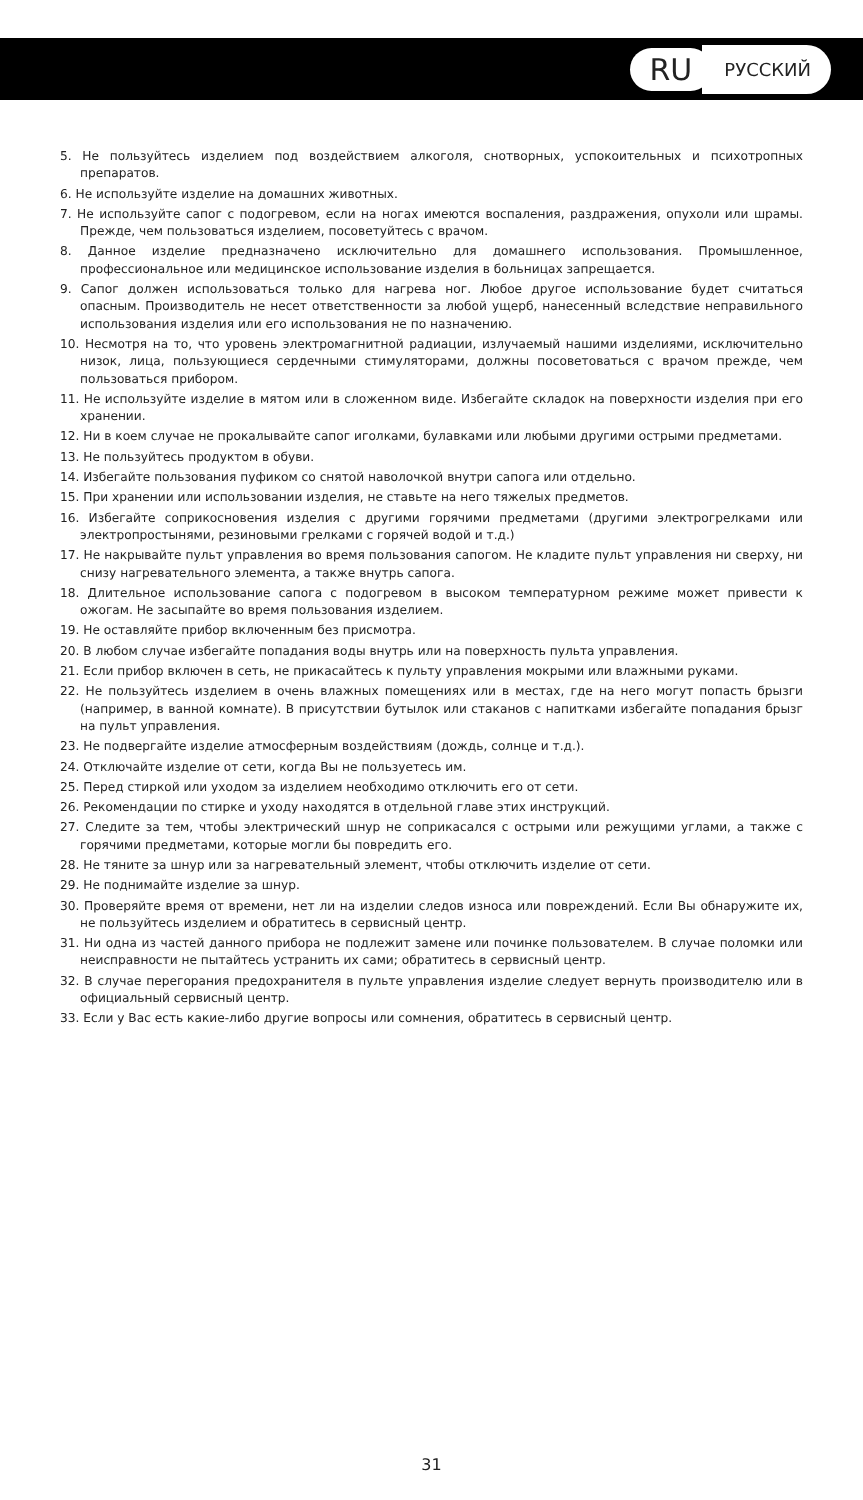RU РУССКИЙ
5. Не пользуйтесь изделием под воздействием алкоголя, снотворных, успокоительных и психотропных препаратов.
6. Не используйте изделие на домашних животных.
7. Не используйте сапог с подогревом, если на ногах имеются воспаления, раздражения, опухоли или шрамы. Прежде, чем пользоваться изделием, посоветуйтесь с врачом.
8. Данное изделие предназначено исключительно для домашнего использования. Промышленное, профессиональное или медицинское использование изделия в больницах запрещается.
9. Сапог должен использоваться только для нагрева ног. Любое другое использование будет считаться опасным. Производитель не несет ответственности за любой ущерб, нанесенный вследствие неправильного использования изделия или его использования не по назначению.
10. Несмотря на то, что уровень электромагнитной радиации, излучаемый нашими изделиями, исключительно низок, лица, пользующиеся сердечными стимуляторами, должны посоветоваться с врачом прежде, чем пользоваться прибором.
11. Не используйте изделие в мятом или в сложенном виде. Избегайте складок на поверхности изделия при его хранении.
12. Ни в коем случае не прокалывайте сапог иголками, булавками или любыми другими острыми предметами.
13. Не пользуйтесь продуктом в обуви.
14. Избегайте пользования пуфиком со снятой наволочкой внутри сапога или отдельно.
15. При хранении или использовании изделия, не ставьте на него тяжелых предметов.
16. Избегайте соприкосновения изделия с другими горячими предметами (другими электрогрелками или электропростынями, резиновыми грелками с горячей водой и т.д.)
17. Не накрывайте пульт управления во время пользования сапогом. Не кладите пульт управления ни сверху, ни снизу нагревательного элемента, а также внутрь сапога.
18. Длительное использование сапога с подогревом в высоком температурном режиме может привести к ожогам. Не засыпайте во время пользования изделием.
19. Не оставляйте прибор включенным без присмотра.
20. В любом случае избегайте попадания воды внутрь или на поверхность пульта управления.
21. Если прибор включен в сеть, не прикасайтесь к пульту управления мокрыми или влажными руками.
22. Не пользуйтесь изделием в очень влажных помещениях или в местах, где на него могут попасть брызги (например, в ванной комнате). В присутствии бутылок или стаканов с напитками избегайте попадания брызг на пульт управления.
23. Не подвергайте изделие атмосферным воздействиям (дождь, солнце и т.д.).
24. Отключайте изделие от сети, когда Вы не пользуетесь им.
25. Перед стиркой или уходом за изделием необходимо отключить его от сети.
26. Рекомендации по стирке и уходу находятся в отдельной главе этих инструкций.
27. Следите за тем, чтобы электрический шнур не соприкасался с острыми или режущими углами, а также с горячими предметами, которые могли бы повредить его.
28. Не тяните за шнур или за нагревательный элемент, чтобы отключить изделие от сети.
29. Не поднимайте изделие за шнур.
30. Проверяйте время от времени, нет ли на изделии следов износа или повреждений. Если Вы обнаружите их, не пользуйтесь изделием и обратитесь в сервисный центр.
31. Ни одна из частей данного прибора не подлежит замене или починке пользователем. В случае поломки или неисправности не пытайтесь устранить их сами; обратитесь в сервисный центр.
32. В случае перегорания предохранителя в пульте управления изделие следует вернуть производителю или в официальный сервисный центр.
33. Если у Вас есть какие-либо другие вопросы или сомнения, обратитесь в сервисный центр.
31